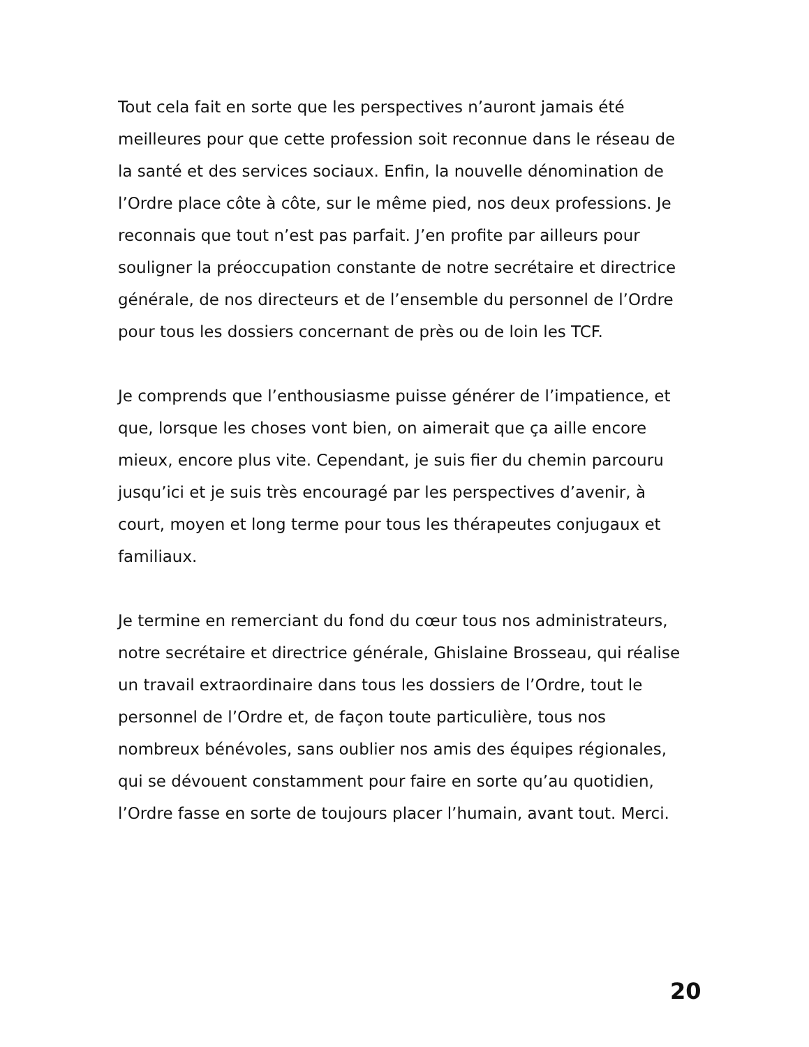Tout cela fait en sorte que les perspectives n’auront jamais été meilleures pour que cette profession soit reconnue dans le réseau de la santé et des services sociaux. Enfin, la nouvelle dénomination de l’Ordre place côte à côte, sur le même pied, nos deux professions. Je reconnais que tout n’est pas parfait. J’en profite par ailleurs pour souligner la préoccupation constante de notre secrétaire et directrice générale, de nos directeurs et de l’ensemble du personnel de l’Ordre pour tous les dossiers concernant de près ou de loin les TCF.
Je comprends que l’enthousiasme puisse générer de l’impatience, et que, lorsque les choses vont bien, on aimerait que ça aille encore mieux, encore plus vite. Cependant, je suis fier du chemin parcouru jusqu’ici et je suis très encouragé par les perspectives d’avenir, à court, moyen et long terme pour tous les thérapeutes conjugaux et familiaux.
Je termine en remerciant du fond du cœur tous nos administrateurs, notre secrétaire et directrice générale, Ghislaine Brosseau, qui réalise un travail extraordinaire dans tous les dossiers de l’Ordre, tout le personnel de l’Ordre et, de façon toute particulière, tous nos nombreux bénévoles, sans oublier nos amis des équipes régionales, qui se dévouent constamment pour faire en sorte qu’au quotidien, l’Ordre fasse en sorte de toujours placer l’humain, avant tout. Merci.
20